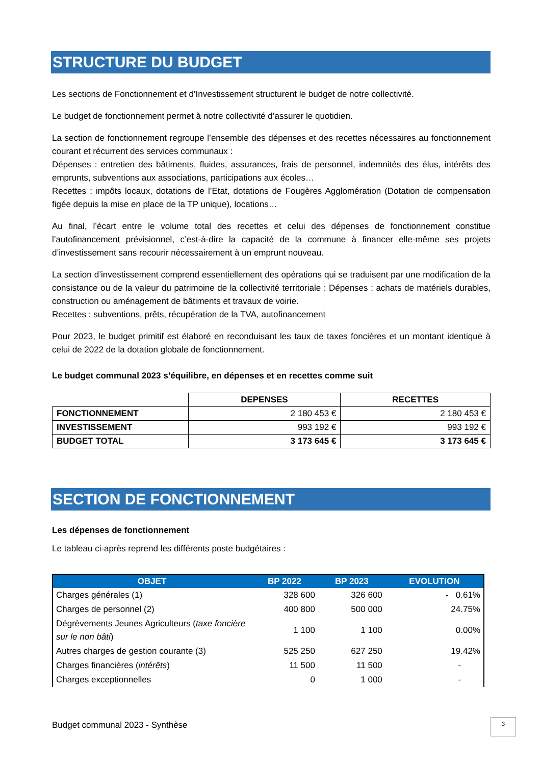STRUCTURE DU BUDGET
Les sections de Fonctionnement et d’Investissement structurent le budget de notre collectivité.
Le budget de fonctionnement permet à notre collectivité d’assurer le quotidien.
La section de fonctionnement regroupe l’ensemble des dépenses et des recettes nécessaires au fonctionnement courant et récurrent des services communaux :
Dépenses : entretien des bâtiments, fluides, assurances, frais de personnel, indemnités des élus, intérêts des emprunts, subventions aux associations, participations aux écoles…
Recettes : impôts locaux, dotations de l’Etat, dotations de Fougères Agglomération (Dotation de compensation figée depuis la mise en place de la TP unique), locations…
Au final, l’écart entre le volume total des recettes et celui des dépenses de fonctionnement constitue l’autofinancement prévisionnel, c’est-à-dire la capacité de la commune à financer elle-même ses projets d’investissement sans recourir nécessairement à un emprunt nouveau.
La section d’investissement comprend essentiellement des opérations qui se traduisent par une modification de la consistance ou de la valeur du patrimoine de la collectivité territoriale : Dépenses : achats de matériels durables, construction ou aménagement de bâtiments et travaux de voirie.
Recettes : subventions, prêts, récupération de la TVA, autofinancement
Pour 2023, le budget primitif est élaboré en reconduisant les taux de taxes foncières et un montant identique à celui de 2022 de la dotation globale de fonctionnement.
Le budget communal 2023 s’équilibre, en dépenses et en recettes comme suit
| | DEPENSES | RECETTES |
| --- | --- | --- |
| FONCTIONNEMENT | 2 180 453 € | 2 180 453 € |
| INVESTISSEMENT | 993 192 € | 993 192 € |
| BUDGET TOTAL | 3 173 645 € | 3 173 645 € |
SECTION DE FONCTIONNEMENT
Les dépenses de fonctionnement
Le tableau ci-après reprend les différents poste budgétaires :
| OBJET | BP 2022 | BP 2023 | EVOLUTION |
| --- | --- | --- | --- |
| Charges générales (1) | 328 600 | 326 600 | - 0.61% |
| Charges de personnel (2) | 400 800 | 500 000 | 24.75% |
| Dégrèvements Jeunes Agriculteurs ( taxe foncière sur le non bâti ) | 1 100 | 1 100 | 0.00% |
| Autres charges de gestion courante (3) | 525 250 | 627 250 | 19.42% |
| Charges financières ( intérêts ) | 11 500 | 11 500 | - |
| Charges exceptionnelles | 0 | 1 000 | - |
Budget communal 2023 - Synthèse
3